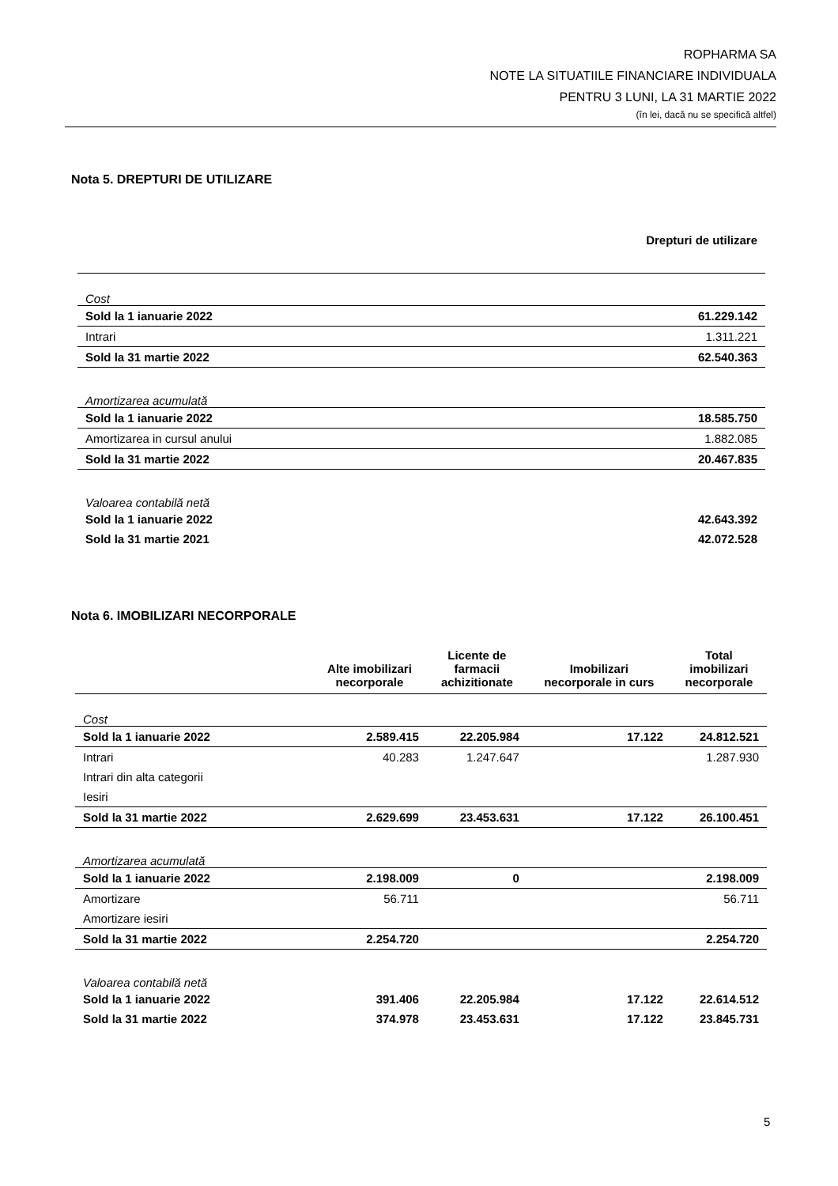ROPHARMA SA
NOTE LA SITUATIILE FINANCIARE INDIVIDUALA
PENTRU 3 LUNI, LA 31 MARTIE 2022
(în lei, dacă nu se specifică altfel)
Nota 5. DREPTURI DE UTILIZARE
| | Drepturi de utilizare |
| Cost | |
| Sold la 1 ianuarie 2022 | 61.229.142 |
| Intrari | 1.311.221 |
| Sold la 31 martie 2022 | 62.540.363 |
| Amortizarea acumulată | |
| Sold la 1 ianuarie 2022 | 18.585.750 |
| Amortizarea in cursul anului | 1.882.085 |
| Sold la 31 martie 2022 | 20.467.835 |
| Valoarea contabilă netă | |
| Sold la 1 ianuarie 2022 | 42.643.392 |
| Sold la 31 martie 2021 | 42.072.528 |
Nota 6. IMOBILIZARI NECORPORALE
| | Alte imobilizari necorporale | Licente de farmacii achizitionate | Imobilizari necorporale in curs | Total imobilizari necorporale |
| --- | --- | --- | --- | --- |
| Cost | | | | |
| Sold la 1 ianuarie 2022 | 2.589.415 | 22.205.984 | 17.122 | 24.812.521 |
| Intrari | 40.283 | 1.247.647 | | 1.287.930 |
| Intrari din alta categorii | | | | |
| Iesiri | | | | |
| Sold la 31 martie 2022 | 2.629.699 | 23.453.631 | 17.122 | 26.100.451 |
| Amortizarea acumulată | | | | |
| Sold la 1 ianuarie 2022 | 2.198.009 | 0 | | 2.198.009 |
| Amortizare | 56.711 | | | 56.711 |
| Amortizare iesiri | | | | |
| Sold la 31 martie 2022 | 2.254.720 | | | 2.254.720 |
| Valoarea contabilă netă | | | | |
| Sold la 1 ianuarie 2022 | 391.406 | 22.205.984 | 17.122 | 22.614.512 |
| Sold la 31 martie 2022 | 374.978 | 23.453.631 | 17.122 | 23.845.731 |
5